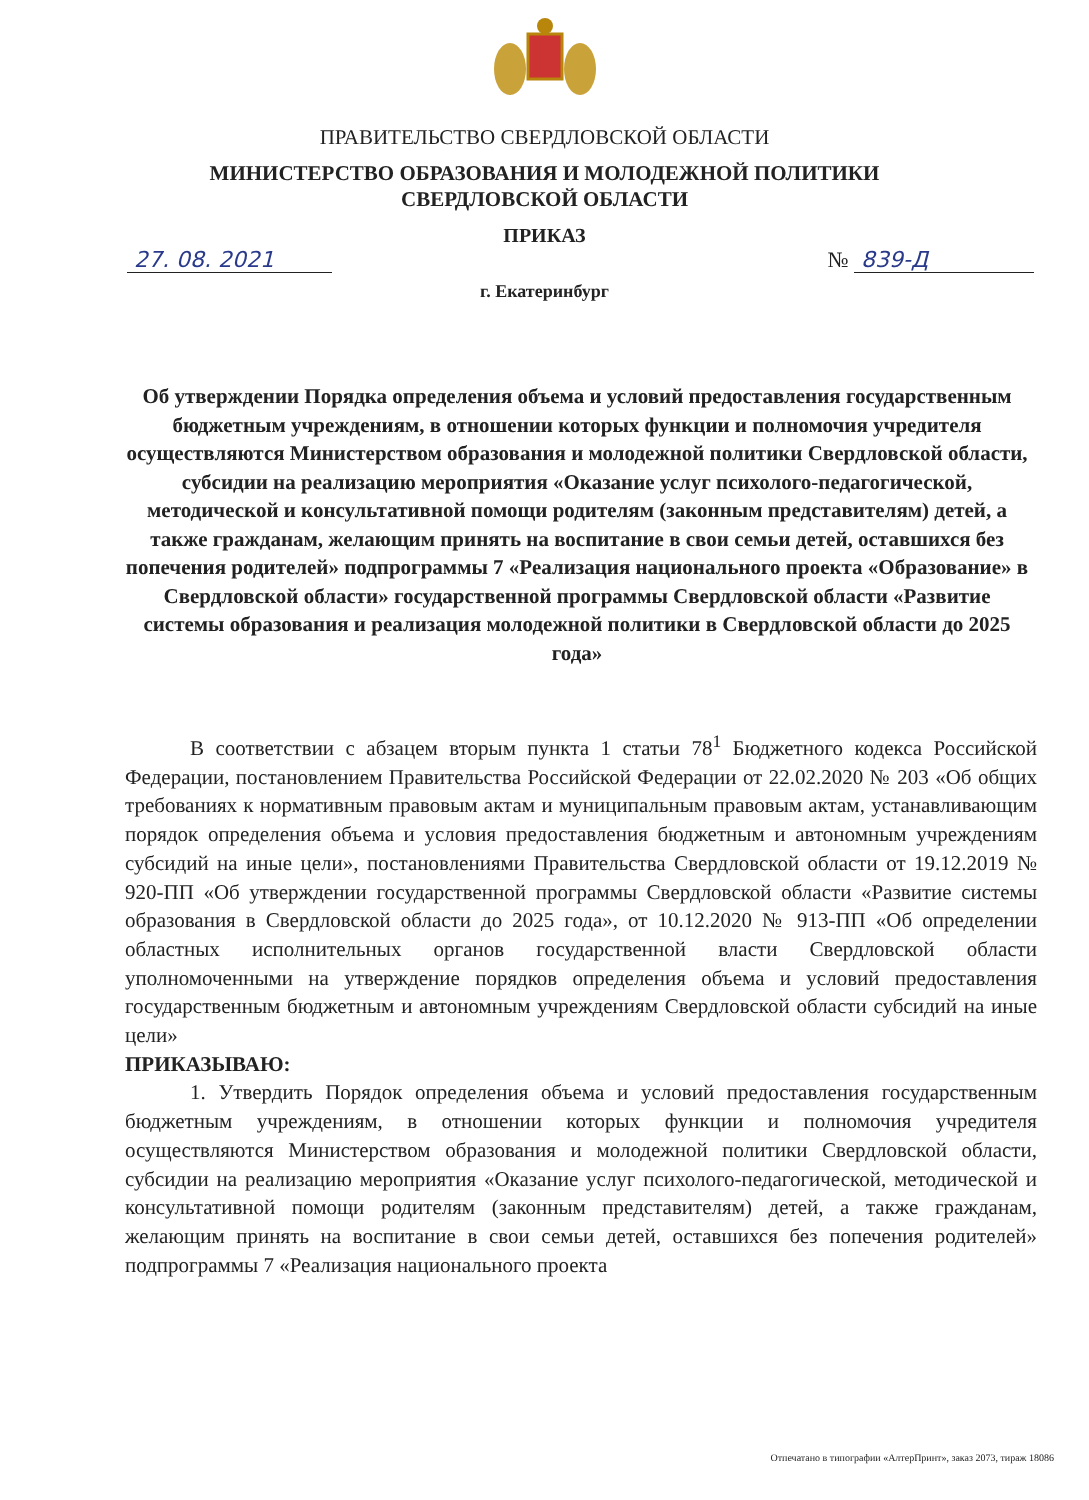ПРАВИТЕЛЬСТВО СВЕРДЛОВСКОЙ ОБЛАСТИ
МИНИСТЕРСТВО ОБРАЗОВАНИЯ И МОЛОДЕЖНОЙ ПОЛИТИКИ
СВЕРДЛОВСКОЙ ОБЛАСТИ
ПРИКАЗ
27. 08. 2021 № 839-Д
г. Екатеринбург
Об утверждении Порядка определения объема и условий предоставления государственным бюджетным учреждениям, в отношении которых функции и полномочия учредителя осуществляются Министерством образования и молодежной политики Свердловской области, субсидии на реализацию мероприятия «Оказание услуг психолого-педагогической, методической и консультативной помощи родителям (законным представителям) детей, а также гражданам, желающим принять на воспитание в свои семьи детей, оставшихся без попечения родителей» подпрограммы 7 «Реализация национального проекта «Образование» в Свердловской области» государственной программы Свердловской области «Развитие системы образования и реализация молодежной политики в Свердловской области до 2025 года»
В соответствии с абзацем вторым пункта 1 статьи 78<sup>1</sup> Бюджетного кодекса Российской Федерации, постановлением Правительства Российской Федерации от 22.02.2020 № 203 «Об общих требованиях к нормативным правовым актам и муниципальным правовым актам, устанавливающим порядок определения объема и условия предоставления бюджетным и автономным учреждениям субсидий на иные цели», постановлениями Правительства Свердловской области от 19.12.2019 № 920-ПП «Об утверждении государственной программы Свердловской области «Развитие системы образования в Свердловской области до 2025 года», от 10.12.2020 № 913-ПП «Об определении областных исполнительных органов государственной власти Свердловской области уполномоченными на утверждение порядков определения объема и условий предоставления государственным бюджетным и автономным учреждениям Свердловской области субсидий на иные цели»
ПРИКАЗЫВАЮ:
1. Утвердить Порядок определения объема и условий предоставления государственным бюджетным учреждениям, в отношении которых функции и полномочия учредителя осуществляются Министерством образования и молодежной политики Свердловской области, субсидии на реализацию мероприятия «Оказание услуг психолого-педагогической, методической и консультативной помощи родителям (законным представителям) детей, а также гражданам, желающим принять на воспитание в свои семьи детей, оставшихся без попечения родителей» подпрограммы 7 «Реализация национального проекта
Отпечатано в типографии «АлтерПринт», заказ 2073, тираж 18086